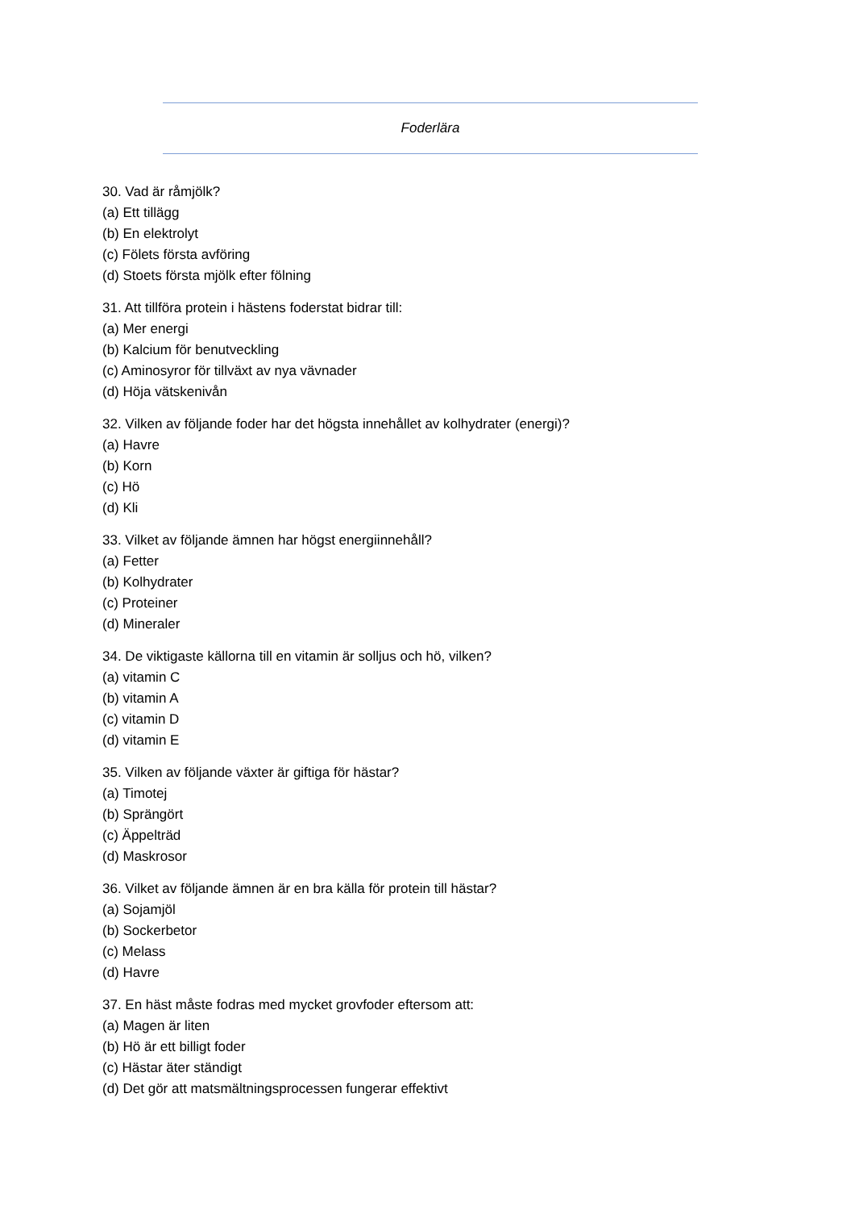Foderlära
30. Vad är råmjölk?
(a) Ett tillägg
(b) En elektrolyt
(c) Fölets första avföring
(d) Stoets första mjölk efter fölning
31. Att tillföra protein i hästens foderstat bidrar till:
(a) Mer energi
(b) Kalcium för benutveckling
(c) Aminosyror för tillväxt av nya vävnader
(d) Höja vätskenivån
32. Vilken av följande foder har det högsta innehållet av kolhydrater (energi)?
(a) Havre
(b) Korn
(c) Hö
(d) Kli
33. Vilket av följande ämnen har högst energiinnehåll?
(a) Fetter
(b) Kolhydrater
(c) Proteiner
(d) Mineraler
34. De viktigaste källorna till en vitamin är solljus och hö, vilken?
(a) vitamin C
(b) vitamin A
(c) vitamin D
(d) vitamin E
35. Vilken av följande växter är giftiga för hästar?
(a) Timotej
(b) Sprängört
(c) Äppelträd
(d) Maskrosor
36. Vilket av följande ämnen är en bra källa för protein till hästar?
(a) Sojamjöl
(b) Sockerbetor
(c) Melass
(d) Havre
37. En häst måste fodras med mycket grovfoder eftersom att:
(a) Magen är liten
(b) Hö är ett billigt foder
(c) Hästar äter ständigt
(d) Det gör att matsmältningsprocessen fungerar effektivt